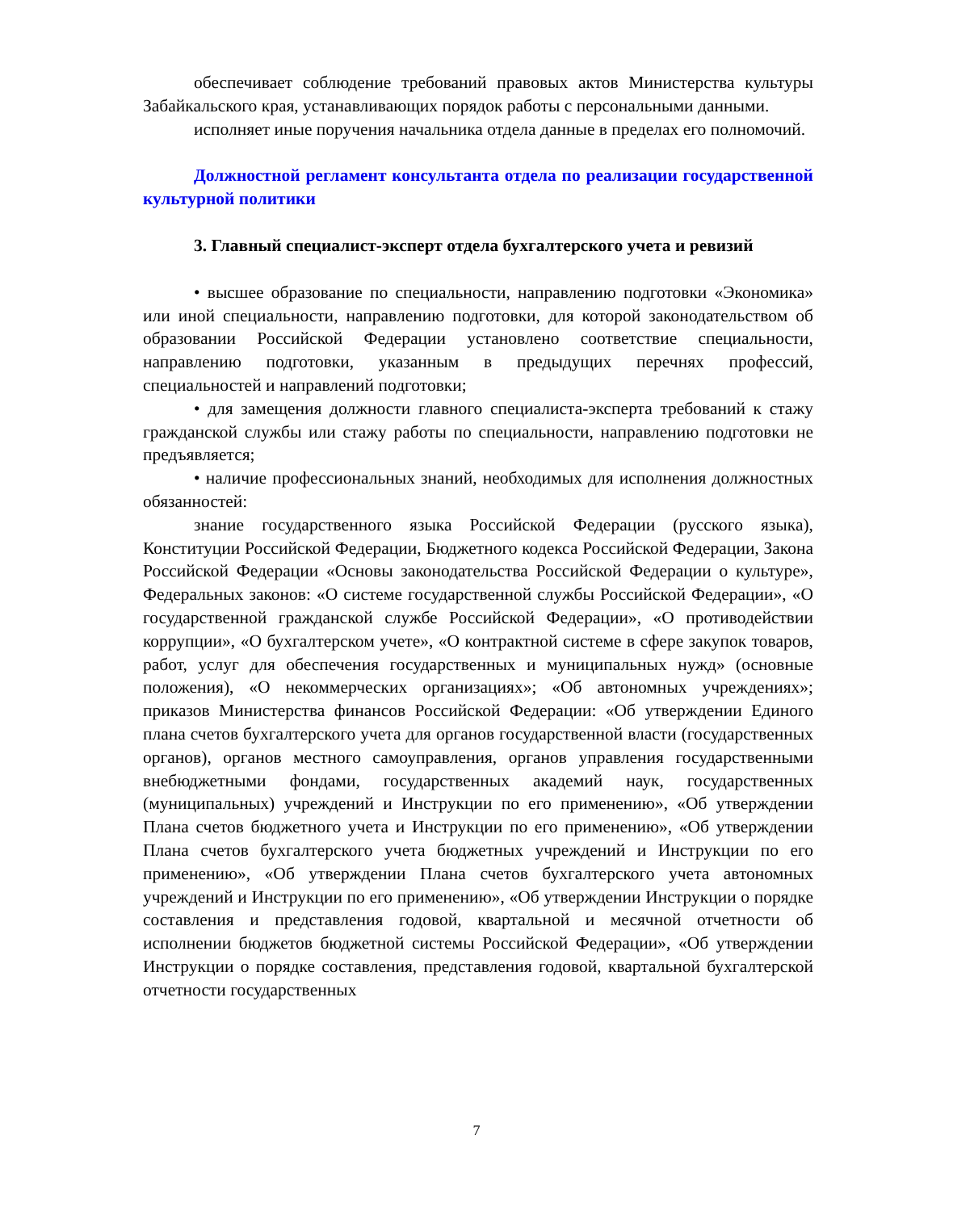обеспечивает соблюдение требований правовых актов Министерства культуры Забайкальского края, устанавливающих порядок работы с персональными данными.
исполняет иные поручения начальника отдела данные в пределах его полномочий.
Должностной регламент консультанта отдела по реализации государственной культурной политики
3. Главный специалист-эксперт отдела бухгалтерского учета и ревизий
• высшее образование по специальности, направлению подготовки «Экономика» или иной специальности, направлению подготовки, для которой законодательством об образовании Российской Федерации установлено соответствие специальности, направлению подготовки, указанным в предыдущих перечнях профессий, специальностей и направлений подготовки;
• для замещения должности главного специалиста-эксперта требований к стажу гражданской службы или стажу работы по специальности, направлению подготовки не предъявляется;
• наличие профессиональных знаний, необходимых для исполнения должностных обязанностей:
знание государственного языка Российской Федерации (русского языка), Конституции Российской Федерации, Бюджетного кодекса Российской Федерации, Закона Российской Федерации «Основы законодательства Российской Федерации о культуре», Федеральных законов: «О системе государственной службы Российской Федерации», «О государственной гражданской службе Российской Федерации», «О противодействии коррупции», «О бухгалтерском учете», «О контрактной системе в сфере закупок товаров, работ, услуг для обеспечения государственных и муниципальных нужд» (основные положения), «О некоммерческих организациях»; «Об автономных учреждениях»; приказов Министерства финансов Российской Федерации: «Об утверждении Единого плана счетов бухгалтерского учета для органов государственной власти (государственных органов), органов местного самоуправления, органов управления государственными внебюджетными фондами, государственных академий наук, государственных (муниципальных) учреждений и Инструкции по его применению», «Об утверждении Плана счетов бюджетного учета и Инструкции по его применению», «Об утверждении Плана счетов бухгалтерского учета бюджетных учреждений и Инструкции по его применению», «Об утверждении Плана счетов бухгалтерского учета автономных учреждений и Инструкции по его применению», «Об утверждении Инструкции о порядке составления и представления годовой, квартальной и месячной отчетности об исполнении бюджетов бюджетной системы Российской Федерации», «Об утверждении Инструкции о порядке составления, представления годовой, квартальной бухгалтерской отчетности государственных
7